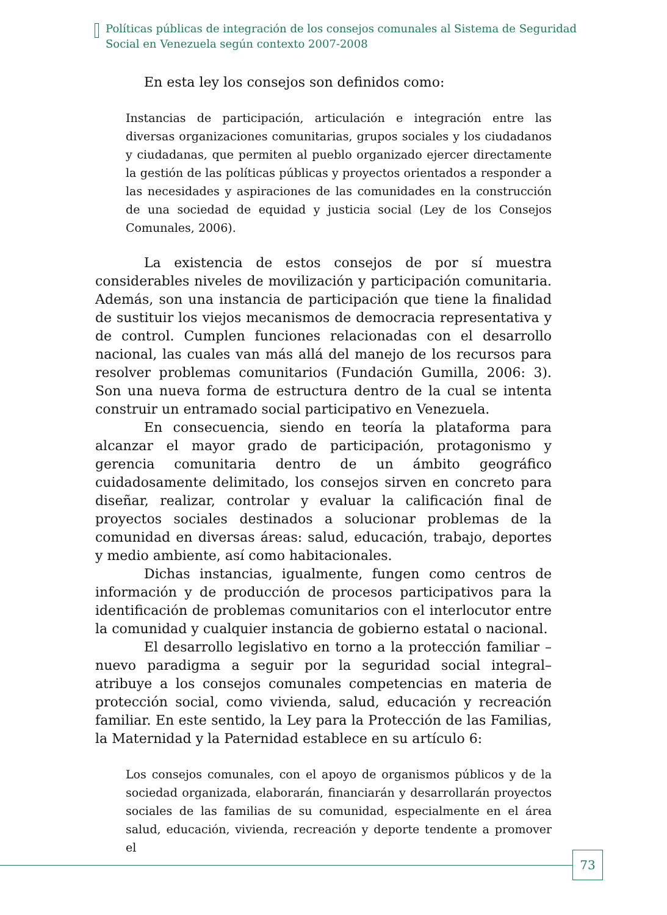Políticas públicas de integración de los consejos comunales al Sistema de Seguridad
Social en Venezuela según contexto 2007-2008
En esta ley los consejos son definidos como:
Instancias de participación, articulación e integración entre las diversas organizaciones comunitarias, grupos sociales y los ciudadanos y ciudadanas, que permiten al pueblo organizado ejercer directamente la gestión de las políticas públicas y proyectos orientados a responder a las necesidades y aspiraciones de las comunidades en la construcción de una sociedad de equidad y justicia social (Ley de los Consejos Comunales, 2006).
La existencia de estos consejos de por sí muestra considerables niveles de movilización y participación comunitaria. Además, son una instancia de participación que tiene la finalidad de sustituir los viejos mecanismos de democracia representativa y de control. Cumplen funciones relacionadas con el desarrollo nacional, las cuales van más allá del manejo de los recursos para resolver problemas comunitarios (Fundación Gumilla, 2006: 3). Son una nueva forma de estructura dentro de la cual se intenta construir un entramado social participativo en Venezuela.
En consecuencia, siendo en teoría la plataforma para alcanzar el mayor grado de participación, protagonismo y gerencia comunitaria dentro de un ámbito geográfico cuidadosamente delimitado, los consejos sirven en concreto para diseñar, realizar, controlar y evaluar la calificación final de proyectos sociales destinados a solucionar problemas de la comunidad en diversas áreas: salud, educación, trabajo, deportes y medio ambiente, así como habitacionales.
Dichas instancias, igualmente, fungen como centros de información y de producción de procesos participativos para la identificación de problemas comunitarios con el interlocutor entre la comunidad y cualquier instancia de gobierno estatal o nacional.
El desarrollo legislativo en torno a la protección familiar –nuevo paradigma a seguir por la seguridad social integral– atribuye a los consejos comunales competencias en materia de protección social, como vivienda, salud, educación y recreación familiar. En este sentido, la Ley para la Protección de las Familias, la Maternidad y la Paternidad establece en su artículo 6:
Los consejos comunales, con el apoyo de organismos públicos y de la sociedad organizada, elaborarán, financiarán y desarrollarán proyectos sociales de las familias de su comunidad, especialmente en el área salud, educación, vivienda, recreación y deporte tendente a promover el
73